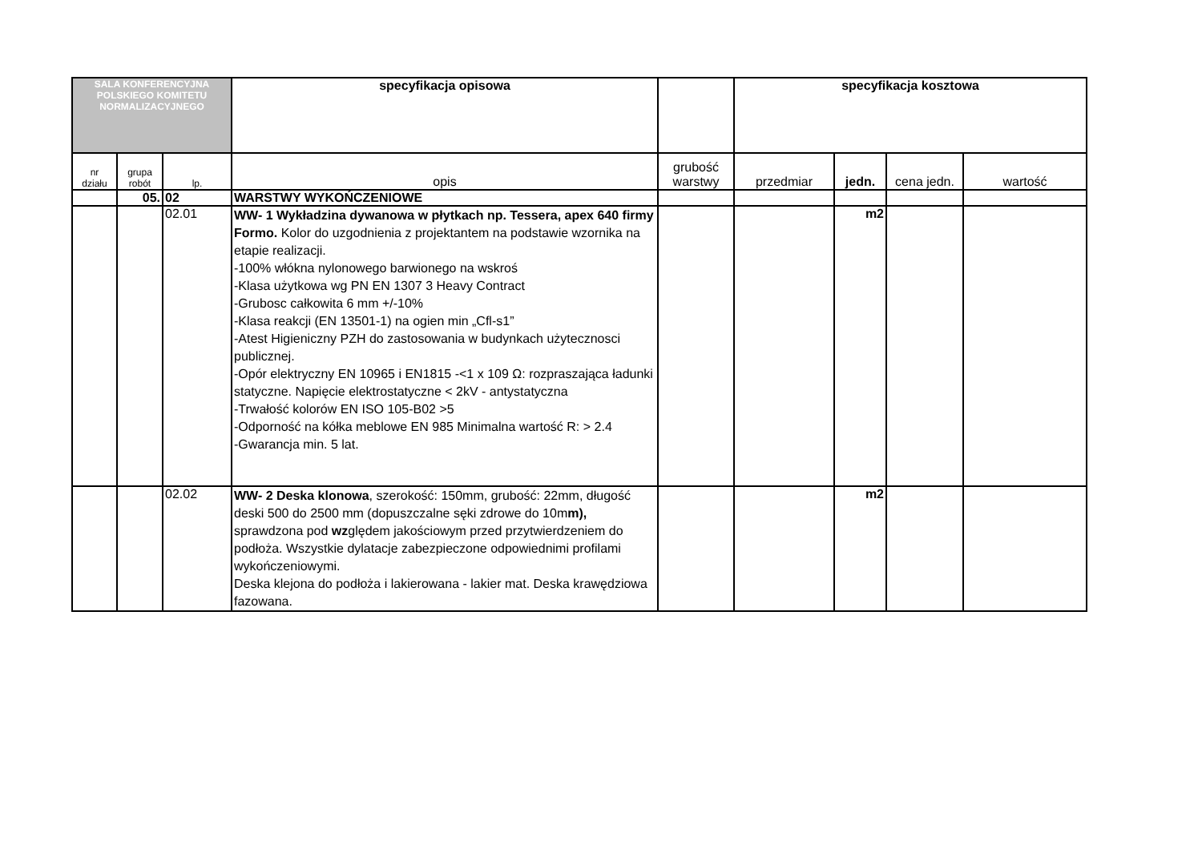| SALA KONFERENCYJNA POLSKIEGO KOMITETU NORMALIZACYJNEGO | | | specyfikacja opisowa | | specyfikacja kosztowa | | | |
| nr działu | grupa robót | lp. | opis | grubość warstwy | przedmiar | jedn. | cena jedn. | wartość |
| | 05. | 02 | WARSTWY WYKOŃCZENIOWE | | | | | |
| | | 02.01 | WW- 1 Wykładzina dywanowa w płytkach np. Tessera, apex 640 firmy Formo. Kolor do uzgodnienia z projektantem na podstawie wzornika na etapie realizacji. -100% włókna nylonowego barwionego na wskroś -Klasa użytkowa wg PN EN 1307 3 Heavy Contract -Grubosc całkowita 6 mm +/-10% -Klasa reakcji (EN 13501-1) na ogien min „Cfl-s1” -Atest Higieniczny PZH do zastosowania w budynkach użytecznosci publicznej. -Opór elektryczny EN 10965 i EN1815 -<1 x 109 Ω: rozpraszająca ładunki statyczne. Napięcie elektrostatyczne < 2kV - antystatyczna -Trwałość kolorów EN ISO 105-B02 >5 -Odporność na kółka meblowe EN 985 Minimalna wartość R: > 2.4 -Gwarancja min. 5 lat. | | | m2 | | |
| | | 02.02 | WW- 2 Deska klonowa , szerokość: 150mm, grubość: 22mm, długość deski 500 do 2500 mm (dopuszczalne sęki zdrowe do 10m m), sprawdzona pod wz ględem jakościowym przed przytwierdzeniem do podłoża. Wszystkie dylatacje zabezpieczone odpowiednimi profilami wykończeniowymi. Deska klejona do podłoża i lakierowana - lakier mat. Deska krawędziowa fazowana. | | | m2 | | |